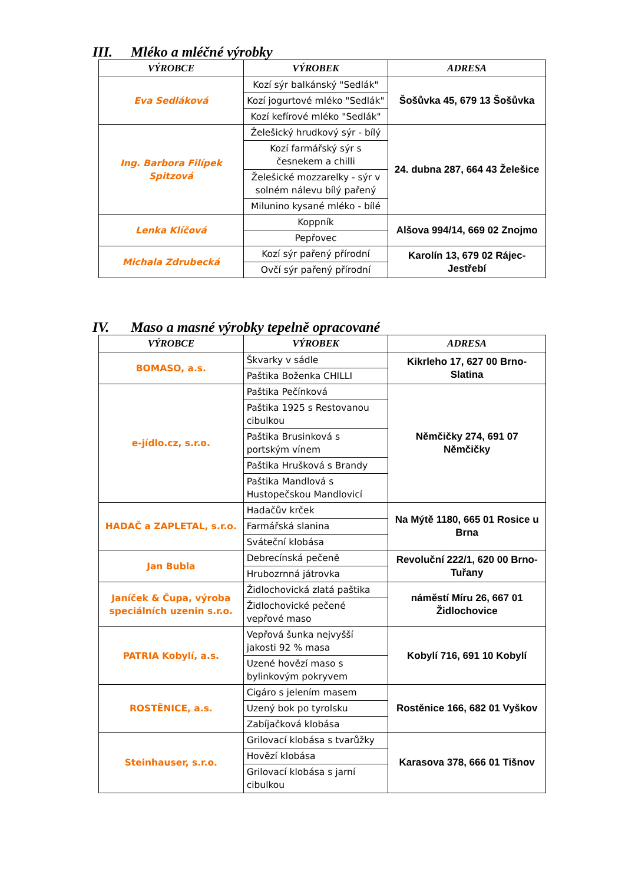III. Mléko a mléčné výrobky
| VÝROBCE | VÝROBEK | ADRESA |
| --- | --- | --- |
| Eva Sedláková | Kozí sýr balkánský "Sedlák" | Šošůvka 45, 679 13 Šošůvka |
| | Kozí jogurtové mléko "Sedlák" | |
| | Kozí kefírové mléko "Sedlák" | |
| Ing. Barbora Filípek Spitzová | Želešický hrudkový sýr - bílý | 24. dubna 287, 664 43 Želešice |
| | Kozí farmářský sýr s česnekem a chilli | |
| | Želešické mozzarelky - sýr v solném nálevu bílý pařený | |
| | Milunino kysané mléko - bílé | |
| Lenka Klíčová | Kopрník | Alšova 994/14, 669 02 Znojmo |
| | Pepřovec | |
| Michala Zdrubecká | Kozí sýr pařený přírodní | Karolín 13, 679 02 Rájec-Jestřebí |
| | Ovčí sýr pařený přírodní | |
IV. Maso a masné výrobky tepelně opracované
| VÝROBCE | VÝROBEK | ADRESA |
| --- | --- | --- |
| BOMASO, a.s. | Škvarky v sádle | Kikrleho 17, 627 00 Brno-Slatina |
| | Paštika Boženka CHILLI | |
| e-jídlo.cz, s.r.o. | Paštika Pečínková | Němčičky 274, 691 07 Němčičky |
| | Paštika 1925 s Restovanou cibulkou | |
| | Paštika Brusinková s portským vínem | |
| | Paštika Hrušková s Brandy | |
| | Paštika Mandlová s Hustopečskou Mandlovicí | |
| HADAČ a ZAPLETAL, s.r.o. | Hadačův krček | Na Mýtě 1180, 665 01 Rosice u Brna |
| | Farmářská slanina | |
| | Sváteční klobása | |
| Jan Bubla | Debrecínská pečeně | Revoluční 222/1, 620 00 Brno-Tuřany |
| | Hrubozrnná játrovka | |
| Janíček & Čupa, výroba speciálních uzenin s.r.o. | Židlochovická zlatá paštika | náměstí Míru 26, 667 01 Židlochovice |
| | Židlochovické pečené vepřové maso | |
| PATRIA Kobylí, a.s. | Vepřová šunka nejvyšší jakosti 92 % masa | Kobylí 716, 691 10 Kobylí |
| | Uzené hovězí maso s bylinkovým pokryvem | |
| ROSTĚNICE, a.s. | Cigáro s jelením masem | Rostěnice 166, 682 01 Vyškov |
| | Uzený bok po tyrolsku | |
| | Zabíjačková klobása | |
| Steinhauser, s.r.o. | Grilovací klobása s tvarůžky | Karasova 378, 666 01 Tišnov |
| | Hovězí klobása | |
| | Grilovací klobása s jarní cibulkou | |